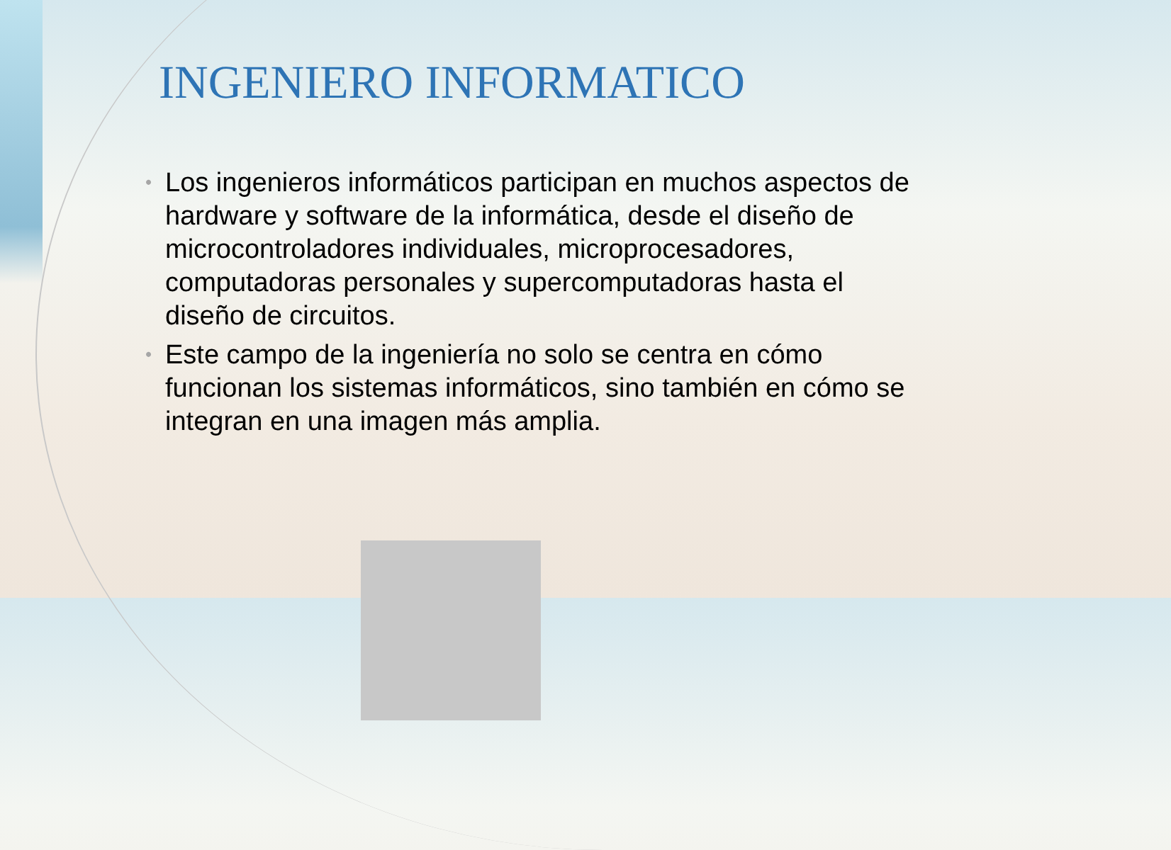INGENIERO INFORMATICO
• Los ingenieros informáticos participan en muchos aspectos de hardware y software de la informática, desde el diseño de microcontroladores individuales, microprocesadores, computadoras personales y supercomputadoras hasta el diseño de circuitos.
• Este campo de la ingeniería no solo se centra en cómo funcionan los sistemas informáticos, sino también en cómo se integran en una imagen más amplia.